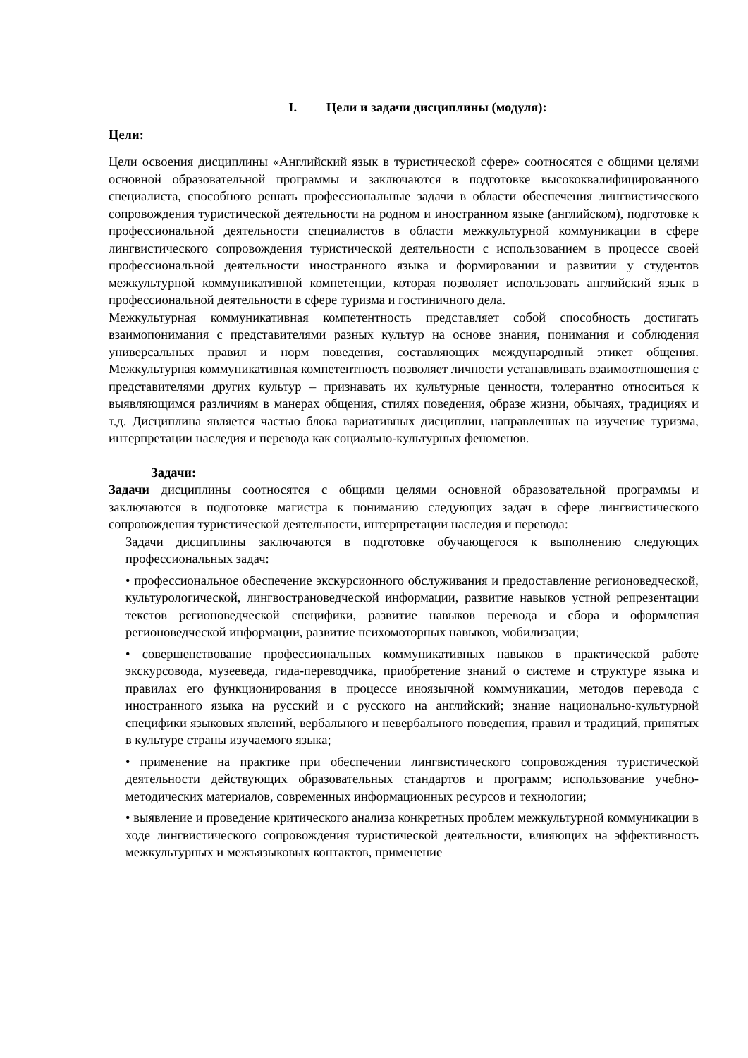I. Цели и задачи дисциплины (модуля):
Цели:
Цели освоения дисциплины «Английский язык в туристической сфере» соотносятся с общими целями основной образовательной программы и заключаются в подготовке высококвалифицированного специалиста, способного решать профессиональные задачи в области обеспечения лингвистического сопровождения туристической деятельности на родном и иностранном языке (английском), подготовке к профессиональной деятельности специалистов в области межкультурной коммуникации в сфере лингвистического сопровождения туристической деятельности с использованием в процессе своей профессиональной деятельности иностранного языка и формировании и развитии у студентов межкультурной коммуникативной компетенции, которая позволяет использовать английский язык в профессиональной деятельности в сфере туризма и гостиничного дела.
Межкультурная коммуникативная компетентность представляет собой способность достигать взаимопонимания с представителями разных культур на основе знания, понимания и соблюдения универсальных правил и норм поведения, составляющих международный этикет общения. Межкультурная коммуникативная компетентность позволяет личности устанавливать взаимоотношения с представителями других культур – признавать их культурные ценности, толерантно относиться к выявляющимся различиям в манерах общения, стилях поведения, образе жизни, обычаях, традициях и т.д. Дисциплина является частью блока вариативных дисциплин, направленных на изучение туризма, интерпретации наследия и перевода как социально-культурных феноменов.
Задачи:
Задачи дисциплины соотносятся с общими целями основной образовательной программы и заключаются в подготовке магистра к пониманию следующих задач в сфере лингвистического сопровождения туристической деятельности, интерпретации наследия и перевода:
Задачи дисциплины заключаются в подготовке обучающегося к выполнению следующих профессиональных задач:
• профессиональное обеспечение экскурсионного обслуживания и предоставление регионоведческой, культурологической, лингвострановедческой информации, развитие навыков устной репрезентации текстов регионоведческой специфики, развитие навыков перевода и сбора и оформления регионоведческой информации, развитие психомоторных навыков, мобилизации;
• совершенствование профессиональных коммуникативных навыков в практической работе экскурсовода, музееведа, гида-переводчика, приобретение знаний о системе и структуре языка и правилах его функционирования в процессе иноязычной коммуникации, методов перевода с иностранного языка на русский и с русского на английский; знание национально-культурной специфики языковых явлений, вербального и невербального поведения, правил и традиций, принятых в культуре страны изучаемого языка;
• применение на практике при обеспечении лингвистического сопровождения туристической деятельности действующих образовательных стандартов и программ; использование учебно-методических материалов, современных информационных ресурсов и технологии;
• выявление и проведение критического анализа конкретных проблем межкультурной коммуникации в ходе лингвистического сопровождения туристической деятельности, влияющих на эффективность межкультурных и межъязыковых контактов, применение